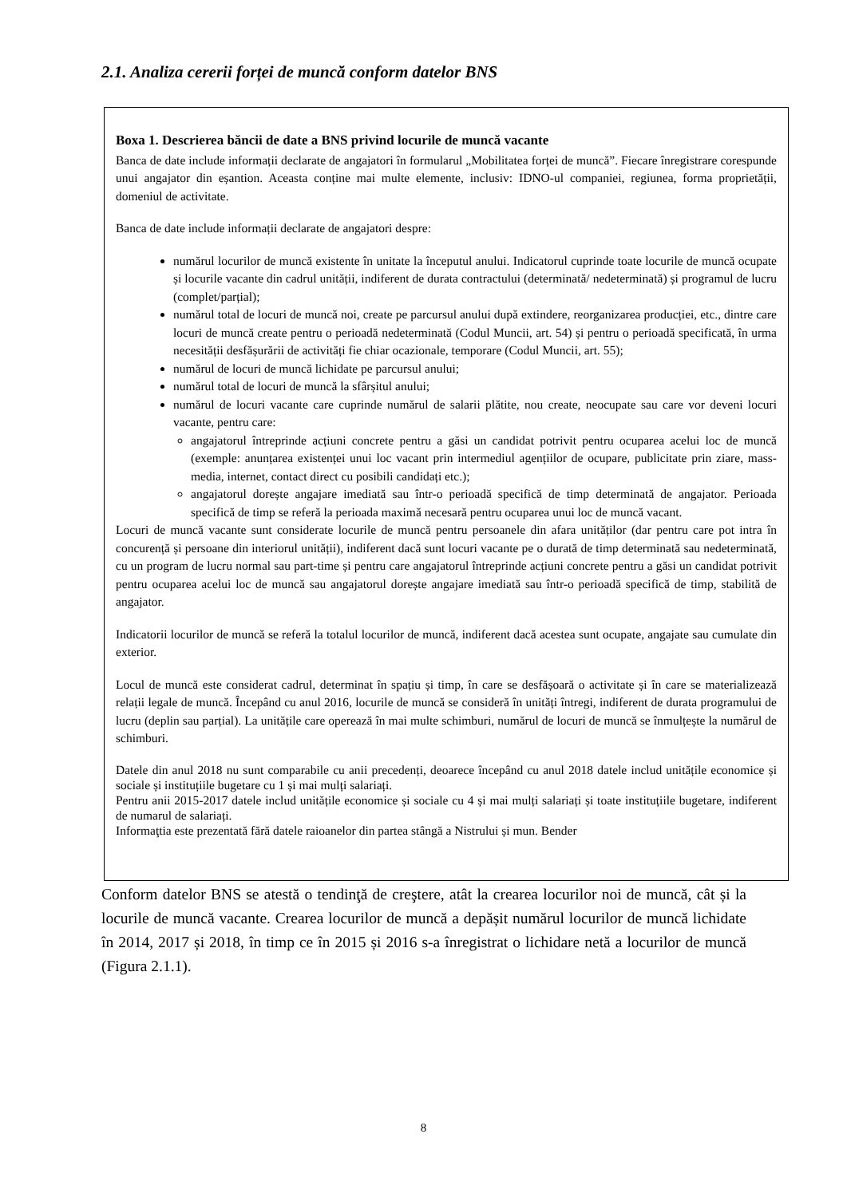2.1. Analiza cererii forței de muncă conform datelor BNS
Boxa 1. Descrierea băncii de date a BNS privind locurile de muncă vacante
Banca de date include informații declarate de angajatori în formularul „Mobilitatea forței de muncă”. Fiecare înregistrare corespunde unui angajator din eșantion. Aceasta conține mai multe elemente, inclusiv: IDNO-ul companiei, regiunea, forma proprietății, domeniul de activitate.
Banca de date include informații declarate de angajatori despre:
numărul locurilor de muncă existente în unitate la începutul anului. Indicatorul cuprinde toate locurile de muncă ocupate și locurile vacante din cadrul unității, indiferent de durata contractului (determinată/ nedeterminată) și programul de lucru (complet/parțial);
numărul total de locuri de muncă noi, create pe parcursul anului după extindere, reorganizarea producției, etc., dintre care locuri de muncă create pentru o perioadă nedeterminată (Codul Muncii, art. 54) și pentru o perioadă specificată, în urma necesității desfășurării de activități fie chiar ocazionale, temporare (Codul Muncii, art. 55);
numărul de locuri de muncă lichidate pe parcursul anului;
numărul total de locuri de muncă la sfârșitul anului;
numărul de locuri vacante care cuprinde numărul de salarii plătite, nou create, neocupate sau care vor deveni locuri vacante, pentru care:
angajatorul întreprinde acțiuni concrete pentru a găsi un candidat potrivit pentru ocuparea acelui loc de muncă (exemple: anunțarea existenței unui loc vacant prin intermediul agențiilor de ocupare, publicitate prin ziare, mass-media, internet, contact direct cu posibili candidați etc.);
angajatorul dorește angajare imediată sau într-o perioadă specifică de timp determinată de angajator. Perioada specifică de timp se referă la perioada maximă necesară pentru ocuparea unui loc de muncă vacant.
Locuri de muncă vacante sunt considerate locurile de muncă pentru persoanele din afara unităților (dar pentru care pot intra în concurență și persoane din interiorul unității), indiferent dacă sunt locuri vacante pe o durată de timp determinată sau nedeterminată, cu un program de lucru normal sau part-time și pentru care angajatorul întreprinde acțiuni concrete pentru a găsi un candidat potrivit pentru ocuparea acelui loc de muncă sau angajatorul dorește angajare imediată sau într-o perioadă specifică de timp, stabilită de angajator.
Indicatorii locurilor de muncă se referă la totalul locurilor de muncă, indiferent dacă acestea sunt ocupate, angajate sau cumulate din exterior.
Locul de muncă este considerat cadrul, determinat în spațiu și timp, în care se desfășoară o activitate și în care se materializează relații legale de muncă. Începând cu anul 2016, locurile de muncă se consideră în unități întregi, indiferent de durata programului de lucru (deplin sau parțial). La unitățile care operează în mai multe schimburi, numărul de locuri de muncă se înmulțește la numărul de schimburi.
Datele din anul 2018 nu sunt comparabile cu anii precedenți, deoarece începând cu anul 2018 datele includ unitățile economice și sociale și instituțiile bugetare cu 1 și mai mulți salariați.
Pentru anii 2015-2017 datele includ unitățile economice și sociale cu 4 și mai mulți salariați și toate instituțiile bugetare, indiferent de numarul de salariați.
Informaţtia este prezentată fără datele raioanelor din partea stângă a Nistrului și mun. Bender
Conform datelor BNS se atestă o tendinţă de creştere, atât la crearea locurilor noi de muncă, cât și la locurile de muncă vacante. Crearea locurilor de muncă a depășit numărul locurilor de muncă lichidate în 2014, 2017 și 2018, în timp ce în 2015 și 2016 s-a înregistrat o lichidare netă a locurilor de muncă (Figura 2.1.1).
8